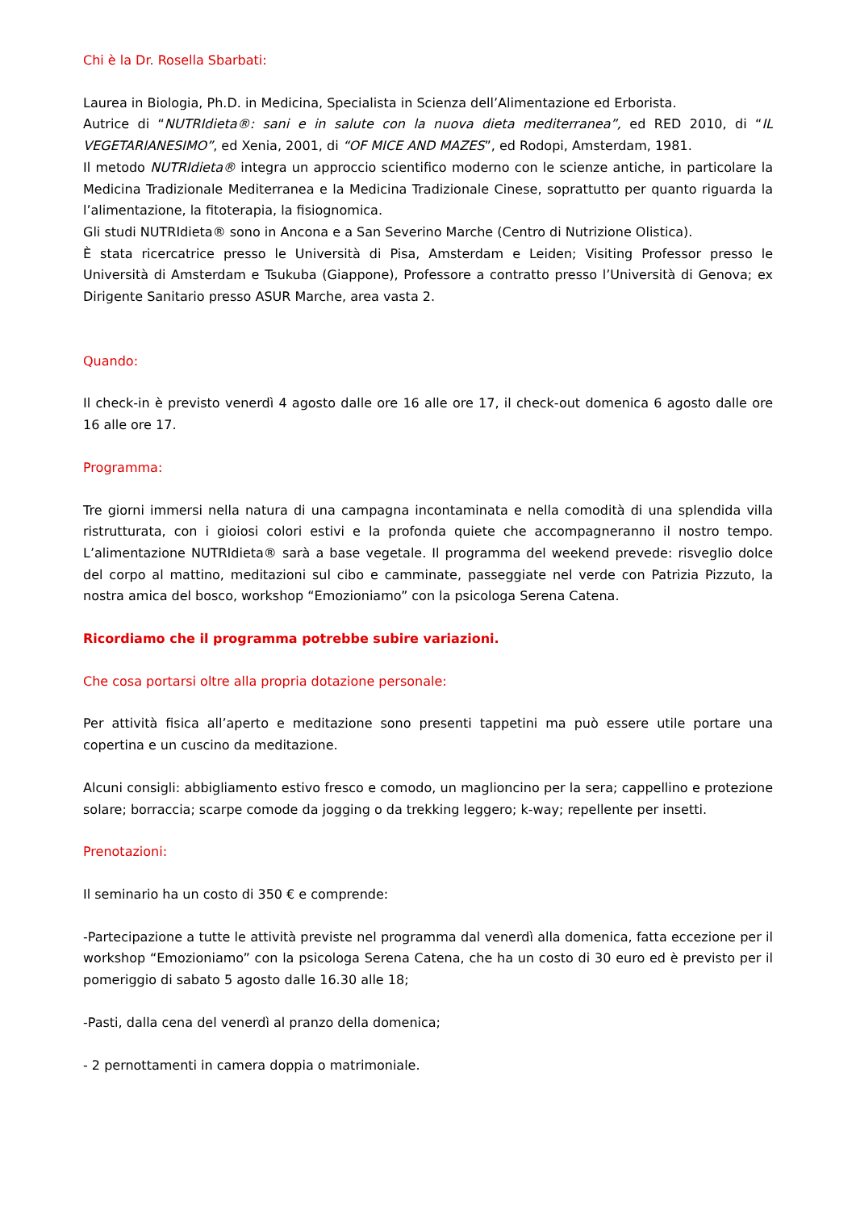Chi è la Dr. Rosella Sbarbati:
Laurea in Biologia, Ph.D. in Medicina, Specialista in Scienza dell’Alimentazione ed Erborista.
Autrice di “NUTRIdieta®: sani e in salute con la nuova dieta mediterranea”, ed RED 2010, di “IL VEGETARIANESIMO”, ed Xenia, 2001, di “OF MICE AND MAZES”, ed Rodopi, Amsterdam, 1981.
Il metodo NUTRIdieta® integra un approccio scientifico moderno con le scienze antiche, in particolare la Medicina Tradizionale Mediterranea e la Medicina Tradizionale Cinese, soprattutto per quanto riguarda la l’alimentazione, la fitoterapia, la fisiognomica.
Gli studi NUTRIdieta® sono in Ancona e a San Severino Marche (Centro di Nutrizione Olistica).
È stata ricercatrice presso le Università di Pisa, Amsterdam e Leiden; Visiting Professor presso le Università di Amsterdam e Tsukuba (Giappone), Professore a contratto presso l’Università di Genova; ex Dirigente Sanitario presso ASUR Marche, area vasta 2.
Quando:
Il check-in è previsto venerdì 4 agosto dalle ore 16 alle ore 17, il check-out domenica 6 agosto dalle ore 16 alle ore 17.
Programma:
Tre giorni immersi nella natura di una campagna incontaminata e nella comodità di una splendida villa ristrutturata, con i gioiosi colori estivi e la profonda quiete che accompagneranno il nostro tempo. L’alimentazione NUTRIdieta® sarà a base vegetale. Il programma del weekend prevede: risveglio dolce del corpo al mattino, meditazioni sul cibo e camminate, passeggiate nel verde con Patrizia Pizzuto, la nostra amica del bosco, workshop “Emozioniamo” con la psicologa Serena Catena.
Ricordiamo che il programma potrebbe subire variazioni.
Che cosa portarsi oltre alla propria dotazione personale:
Per attività fisica all’aperto e meditazione sono presenti tappetini ma può essere utile portare una copertina e un cuscino da meditazione.
Alcuni consigli: abbigliamento estivo fresco e comodo, un maglioncino per la sera; cappellino e protezione solare; borraccia; scarpe comode da jogging o da trekking leggero; k-way; repellente per insetti.
Prenotazioni:
Il seminario ha un costo di 350 € e comprende:
-Partecipazione a tutte le attività previste nel programma dal venerdì alla domenica, fatta eccezione per il workshop “Emozioniamo” con la psicologa Serena Catena, che ha un costo di 30 euro ed è previsto per il pomeriggio di sabato 5 agosto dalle 16.30 alle 18;
-Pasti, dalla cena del venerdì al pranzo della domenica;
- 2 pernottamenti in camera doppia o matrimoniale.